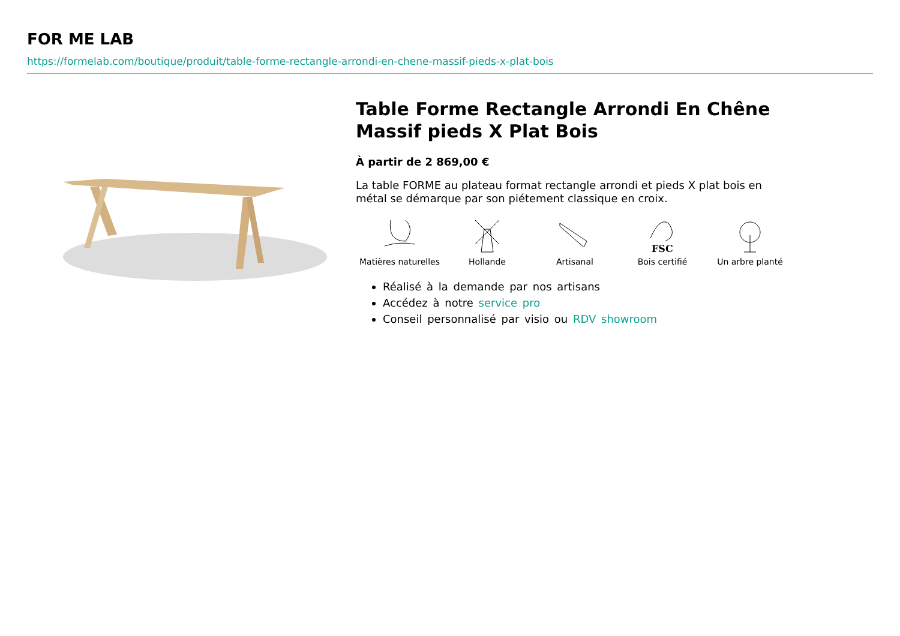FOR ME LAB
https://formelab.com/boutique/produit/table-forme-rectangle-arrondi-en-chene-massif-pieds-x-plat-bois
Table Forme Rectangle Arrondi En Chêne Massif pieds X Plat Bois
À partir de 2 869,00 €
La table FORME au plateau format rectangle arrondi et pieds X plat bois en métal se démarque par son piétement classique en croix.
Matières naturelles
Hollande Artisanal
FSC
Bois certifié
Un arbre planté
Réalisé à la demande par nos artisans
Accédez à notre service pro
Conseil personnalisé par visio ou RDV showroom